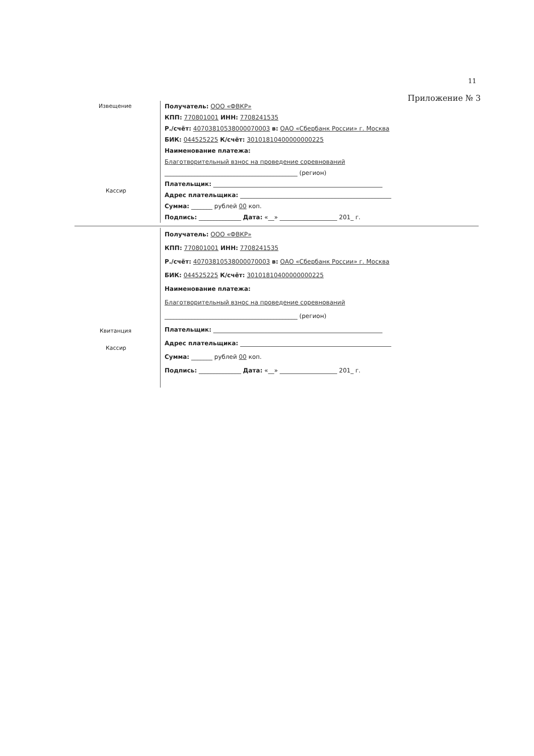11
Приложение № 3
Извещение
Кассир
Получатель: ООО «ФВКР»
КПП: 770801001 ИНН: 7708241535
Р./счёт: 40703810538000070003 в: ОАО «Сбербанк России» г. Москва
БИК: 044525225 К/счёт: 30101810400000000225
Наименование платежа:
Благотворительный взнос на проведение соревнований
____________________________________________ (регион)
Плательщик: ________________________________________________________
Адрес плательщика: __________________________________________________
Сумма: _______ рублей 00 коп.
Подпись: ______________ Дата: «__» ___________________ 201_ г.
Квитанция
Кассир
Получатель: ООО «ФВКР»
КПП: 770801001 ИНН: 7708241535
Р./счёт: 40703810538000070003 в: ОАО «Сбербанк России» г. Москва
БИК: 044525225 К/счёт: 30101810400000000225
Наименование платежа:
Благотворительный взнос на проведение соревнований
____________________________________________ (регион)
Плательщик: ________________________________________________________
Адрес плательщика: __________________________________________________
Сумма: _______ рублей 00 коп.
Подпись: ______________ Дата: «__» ___________________ 201_ г.